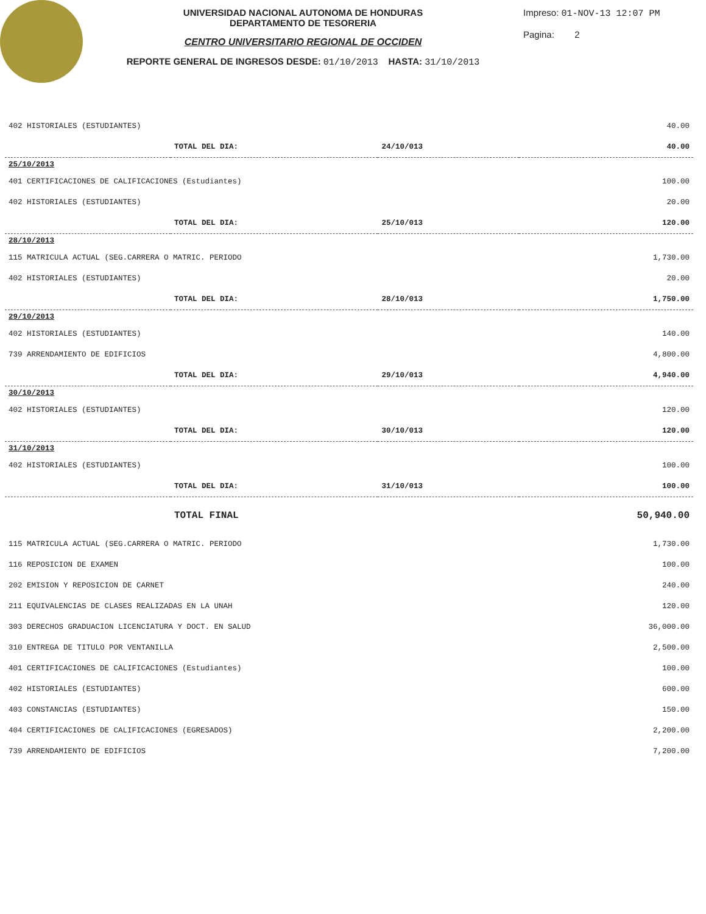UNIVERSIDAD NACIONAL AUTONOMA DE HONDURAS
DEPARTAMENTO DE TESORERIA
CENTRO UNIVERSITARIO REGIONAL DE OCCIDEN
REPORTE GENERAL DE INGRESOS DESDE: 01/10/2013 HASTA: 31/10/2013
Impreso: 01-NOV-13 12:07 PM
Pagina: 2
| 402 HISTORIALES (ESTUDIANTES) | | | 40.00 |
| | TOTAL DEL DIA: | 24/10/013 | 40.00 |
| 25/10/2013 | | | |
| 401 CERTIFICACIONES DE CALIFICACIONES (Estudiantes) | | | 100.00 |
| 402 HISTORIALES (ESTUDIANTES) | | | 20.00 |
| | TOTAL DEL DIA: | 25/10/013 | 120.00 |
| 28/10/2013 | | | |
| 115 MATRICULA ACTUAL (SEG.CARRERA O MATRIC. PERIODO | | | 1,730.00 |
| 402 HISTORIALES (ESTUDIANTES) | | | 20.00 |
| | TOTAL DEL DIA: | 28/10/013 | 1,750.00 |
| 29/10/2013 | | | |
| 402 HISTORIALES (ESTUDIANTES) | | | 140.00 |
| 739 ARRENDAMIENTO DE EDIFICIOS | | | 4,800.00 |
| | TOTAL DEL DIA: | 29/10/013 | 4,940.00 |
| 30/10/2013 | | | |
| 402 HISTORIALES (ESTUDIANTES) | | | 120.00 |
| | TOTAL DEL DIA: | 30/10/013 | 120.00 |
| 31/10/2013 | | | |
| 402 HISTORIALES (ESTUDIANTES) | | | 100.00 |
| | TOTAL DEL DIA: | 31/10/013 | 100.00 |
| | TOTAL FINAL | | 50,940.00 |
| 115 MATRICULA ACTUAL (SEG.CARRERA O MATRIC. PERIODO | | | 1,730.00 |
| 116 REPOSICION DE EXAMEN | | | 100.00 |
| 202 EMISION Y REPOSICION DE CARNET | | | 240.00 |
| 211 EQUIVALENCIAS DE CLASES REALIZADAS EN LA UNAH | | | 120.00 |
| 303 DERECHOS GRADUACION LICENCIATURA Y DOCT. EN SALUD | | | 36,000.00 |
| 310 ENTREGA DE TITULO POR VENTANILLA | | | 2,500.00 |
| 401 CERTIFICACIONES DE CALIFICACIONES (Estudiantes) | | | 100.00 |
| 402 HISTORIALES (ESTUDIANTES) | | | 600.00 |
| 403 CONSTANCIAS (ESTUDIANTES) | | | 150.00 |
| 404 CERTIFICACIONES DE CALIFICACIONES (EGRESADOS) | | | 2,200.00 |
| 739 ARRENDAMIENTO DE EDIFICIOS | | | 7,200.00 |